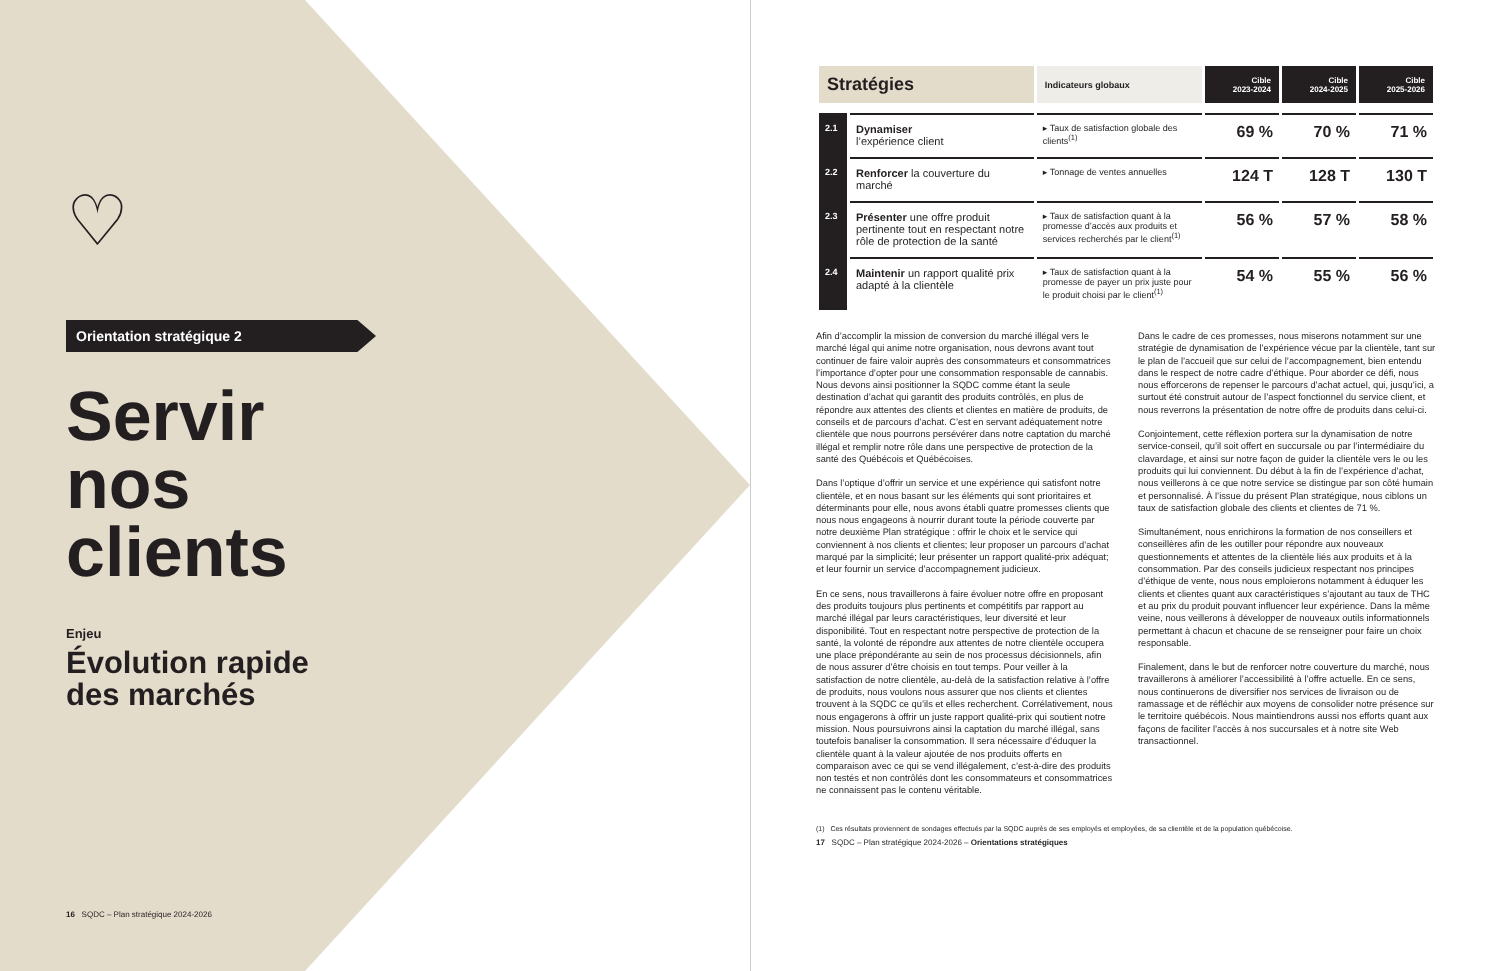♡
Orientation stratégique 2
Servir
nos
clients
Enjeu
Évolution rapide
des marchés
16 SQDC – Plan stratégique 2024-2026
| Stratégies | | Indicateurs globaux | Cible 2023-2024 | Cible 2024-2025 | Cible 2025-2026 |
| --- | --- | --- | --- | --- | --- |
| 2.1 | Dynamiser l’expérience client | ▸ Taux de satisfaction globale des clients<sup>(1)</sup> | 69 % | 70 % | 71 % |
| 2.2 | Renforcer la couverture du marché | ▸ Tonnage de ventes annuelles | 124 T | 128 T | 130 T |
| 2.3 | Présenter une offre produit pertinente tout en respectant notre rôle de protection de la santé | ▸ Taux de satisfaction quant à la promesse d’accès aux produits et services recherchés par le client<sup>(1)</sup> | 56 % | 57 % | 58 % |
| 2.4 | Maintenir un rapport qualité prix adapté à la clientèle | ▸ Taux de satisfaction quant à la promesse de payer un prix juste pour le produit choisi par le client<sup>(1)</sup> | 54 % | 55 % | 56 % |
Afin d’accomplir la mission de conversion du marché illégal vers le marché légal qui anime notre organisation, nous devrons avant tout continuer de faire valoir auprès des consommateurs et consommatrices l’importance d’opter pour une consommation responsable de cannabis. Nous devons ainsi positionner la SQDC comme étant la seule destination d’achat qui garantit des produits contrôlés, en plus de répondre aux attentes des clients et clientes en matière de produits, de conseils et de parcours d’achat. C’est en servant adéquatement notre clientèle que nous pourrons persévérer dans notre captation du marché illégal et remplir notre rôle dans une perspective de protection de la santé des Québécois et Québécoises.
Dans l’optique d’offrir un service et une expérience qui satisfont notre clientèle, et en nous basant sur les éléments qui sont prioritaires et déterminants pour elle, nous avons établi quatre promesses clients que nous nous engageons à nourrir durant toute la période couverte par notre deuxième Plan stratégique : offrir le choix et le service qui conviennent à nos clients et clientes; leur proposer un parcours d’achat marqué par la simplicité; leur présenter un rapport qualité-prix adéquat; et leur fournir un service d’accompagnement judicieux.
En ce sens, nous travaillerons à faire évoluer notre offre en proposant des produits toujours plus pertinents et compétitifs par rapport au marché illégal par leurs caractéristiques, leur diversité et leur disponibilité. Tout en respectant notre perspective de protection de la santé, la volonté de répondre aux attentes de notre clientèle occupera une place prépondérante au sein de nos processus décisionnels, afin de nous assurer d’être choisis en tout temps. Pour veiller à la satisfaction de notre clientèle, au-delà de la satisfaction relative à l’offre de produits, nous voulons nous assurer que nos clients et clientes trouvent à la SQDC ce qu’ils et elles recherchent. Corrélativement, nous nous engagerons à offrir un juste rapport qualité-prix qui soutient notre mission. Nous poursuivrons ainsi la captation du marché illégal, sans toutefois banaliser la consommation. Il sera nécessaire d’éduquer la clientèle quant à la valeur ajoutée de nos produits offerts en comparaison avec ce qui se vend illégalement, c’est-à-dire des produits non testés et non contrôlés dont les consommateurs et consommatrices ne connaissent pas le contenu véritable.
Dans le cadre de ces promesses, nous miserons notamment sur une stratégie de dynamisation de l’expérience vécue par la clientèle, tant sur le plan de l’accueil que sur celui de l’accompagnement, bien entendu dans le respect de notre cadre d’éthique. Pour aborder ce défi, nous nous efforcerons de repenser le parcours d’achat actuel, qui, jusqu’ici, a surtout été construit autour de l’aspect fonctionnel du service client, et nous reverrons la présentation de notre offre de produits dans celui-ci.
Conjointement, cette réflexion portera sur la dynamisation de notre service-conseil, qu’il soit offert en succursale ou par l’intermédiaire du clavardage, et ainsi sur notre façon de guider la clientèle vers le ou les produits qui lui conviennent. Du début à la fin de l’expérience d’achat, nous veillerons à ce que notre service se distingue par son côté humain et personnalisé. À l’issue du présent Plan stratégique, nous ciblons un taux de satisfaction globale des clients et clientes de 71 %.
Simultanément, nous enrichirons la formation de nos conseillers et conseillères afin de les outiller pour répondre aux nouveaux questionnements et attentes de la clientèle liés aux produits et à la consommation. Par des conseils judicieux respectant nos principes d’éthique de vente, nous nous emploierons notamment à éduquer les clients et clientes quant aux caractéristiques s’ajoutant au taux de THC et au prix du produit pouvant influencer leur expérience. Dans la même veine, nous veillerons à développer de nouveaux outils informationnels permettant à chacun et chacune de se renseigner pour faire un choix responsable.
Finalement, dans le but de renforcer notre couverture du marché, nous travaillerons à améliorer l’accessibilité à l’offre actuelle. En ce sens, nous continuerons de diversifier nos services de livraison ou de ramassage et de réfléchir aux moyens de consolider notre présence sur le territoire québécois. Nous maintiendrons aussi nos efforts quant aux façons de faciliter l’accès à nos succursales et à notre site Web transactionnel.
(1) Ces résultats proviennent de sondages effectués par la SQDC auprès de ses employés et employées, de sa clientèle et de la population québécoise.
17 SQDC – Plan stratégique 2024-2026 – Orientations stratégiques